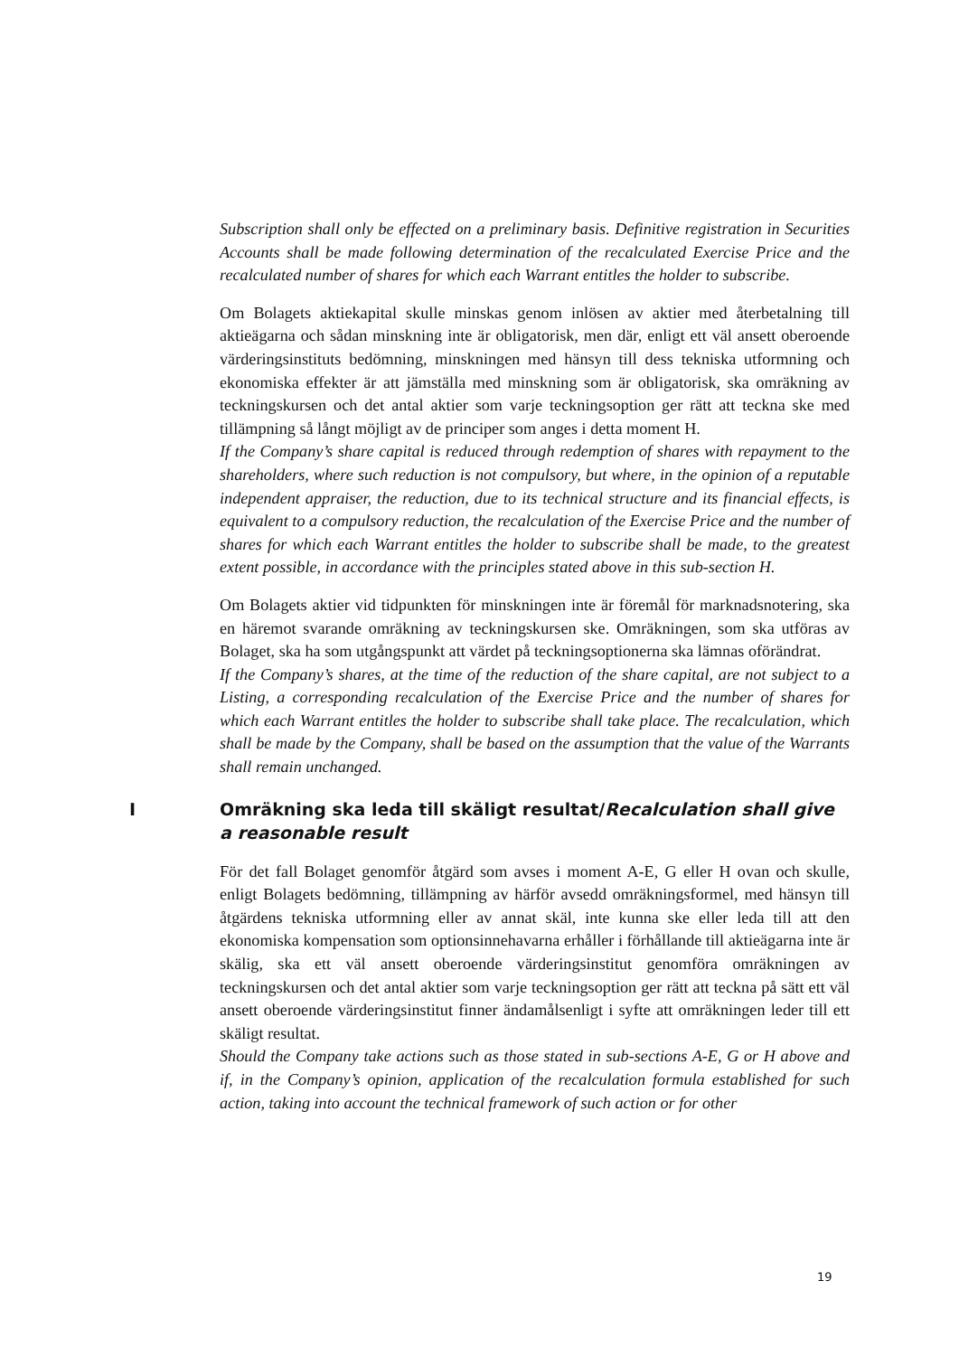Subscription shall only be effected on a preliminary basis. Definitive registration in Securities Accounts shall be made following determination of the recalculated Exercise Price and the recalculated number of shares for which each Warrant entitles the holder to subscribe.
Om Bolagets aktiekapital skulle minskas genom inlösen av aktier med återbetalning till aktieägarna och sådan minskning inte är obligatorisk, men där, enligt ett väl ansett oberoende värderingsinstituts bedömning, minskningen med hänsyn till dess tekniska utformning och ekonomiska effekter är att jämställa med minskning som är obligatorisk, ska omräkning av teckningskursen och det antal aktier som varje teckningsoption ger rätt att teckna ske med tillämpning så långt möjligt av de principer som anges i detta moment H.
If the Company’s share capital is reduced through redemption of shares with repayment to the shareholders, where such reduction is not compulsory, but where, in the opinion of a reputable independent appraiser, the reduction, due to its technical structure and its financial effects, is equivalent to a compulsory reduction, the recalculation of the Exercise Price and the number of shares for which each Warrant entitles the holder to subscribe shall be made, to the greatest extent possible, in accordance with the principles stated above in this sub-section H.
Om Bolagets aktier vid tidpunkten för minskningen inte är föremål för marknadsnotering, ska en häremot svarande omräkning av teckningskursen ske. Omräkningen, som ska utföras av Bolaget, ska ha som utgångspunkt att värdet på teckningsoptionerna ska lämnas oförändrat.
If the Company’s shares, at the time of the reduction of the share capital, are not subject to a Listing, a corresponding recalculation of the Exercise Price and the number of shares for which each Warrant entitles the holder to subscribe shall take place. The recalculation, which shall be made by the Company, shall be based on the assumption that the value of the Warrants shall remain unchanged.
I Omräkning ska leda till skäligt resultat/Recalculation shall give a reasonable result
För det fall Bolaget genomför åtgärd som avses i moment A-E, G eller H ovan och skulle, enligt Bolagets bedömning, tillämpning av härför avsedd omräkningsformel, med hänsyn till åtgärdens tekniska utformning eller av annat skäl, inte kunna ske eller leda till att den ekonomiska kompensation som optionsinnehavarna erhåller i förhållande till aktieägarna inte är skälig, ska ett väl ansett oberoende värderingsinstitut genomföra omräkningen av teckningskursen och det antal aktier som varje teckningsoption ger rätt att teckna på sätt ett väl ansett oberoende värderingsinstitut finner ändamålsenligt i syfte att omräkningen leder till ett skäligt resultat.
Should the Company take actions such as those stated in sub-sections A-E, G or H above and if, in the Company’s opinion, application of the recalculation formula established for such action, taking into account the technical framework of such action or for other
19